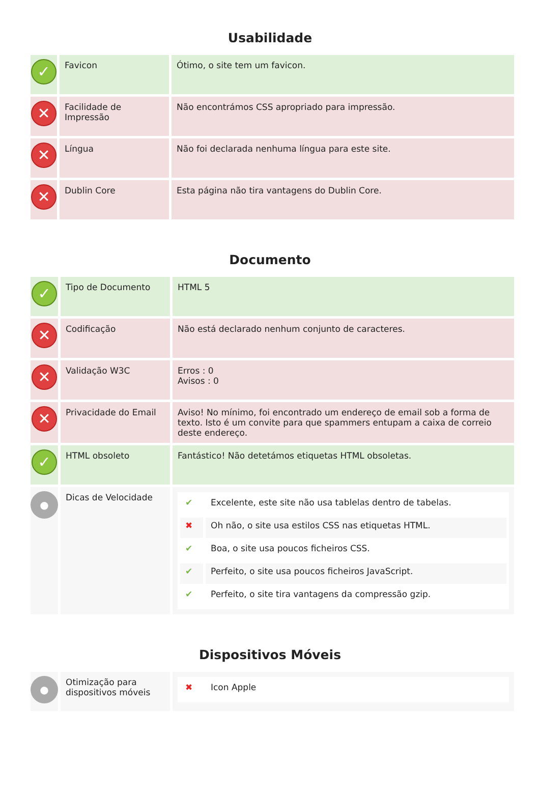Usabilidade
| ✓ | Favicon | Ótimo, o site tem um favicon. |
| ✕ | Facilidade de Impressão | Não encontrámos CSS apropriado para impressão. |
| ✕ | Língua | Não foi declarada nenhuma língua para este site. |
| ✕ | Dublin Core | Esta página não tira vantagens do Dublin Core. |
Documento
| ✓ | Tipo de Documento | HTML 5 |
| ✕ | Codificação | Não está declarado nenhum conjunto de caracteres. |
| ✕ | Validação W3C | Erros : 0 Avisos : 0 |
| ✕ | Privacidade do Email | Aviso! No mínimo, foi encontrado um endereço de email sob a forma de texto. Isto é um convite para que spammers entupam a caixa de correio deste endereço. |
| ✓ | HTML obsoleto | Fantástico! Não detetámos etiquetas HTML obsoletas. |
| ● | Dicas de Velocidade | / ✔ / Excelente, este site não usa tablelas dentro de tabelas. / / ✖ / Oh não, o site usa estilos CSS nas etiquetas HTML. / / ✔ / Boa, o site usa poucos ficheiros CSS. / / ✔ / Perfeito, o site usa poucos ficheiros JavaScript. / / ✔ / Perfeito, o site tira vantagens da compressão gzip. / |
Dispositivos Móveis
| ● | Otimização para dispositivos móveis | / ✖ / Icon Apple / |